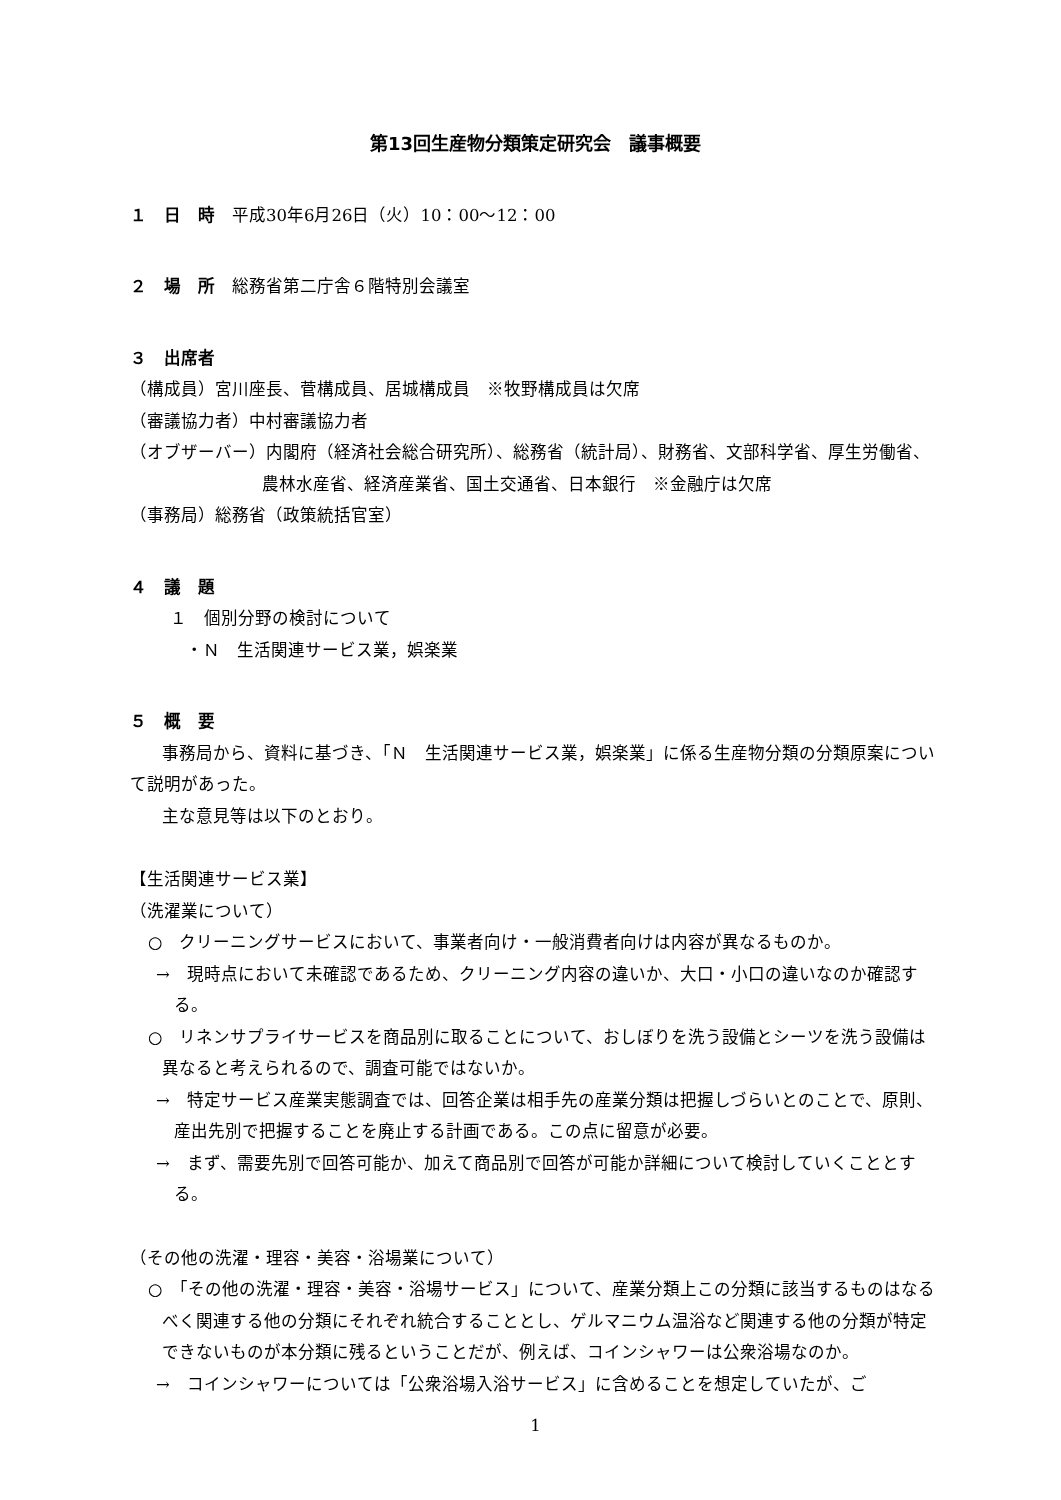第13回生産物分類策定研究会　議事概要
１　日　時　平成30年6月26日（火）10：00～12：00
２　場　所　総務省第二庁舎６階特別会議室
３　出席者
（構成員）宮川座長、菅構成員、居城構成員　※牧野構成員は欠席
（審議協力者）中村審議協力者
（オブザーバー）内閣府（経済社会総合研究所）、総務省（統計局）、財務省、文部科学省、厚生労働省、農林水産省、経済産業省、国土交通省、日本銀行　※金融庁は欠席
（事務局）総務省（政策統括官室）
４　議　題
１　個別分野の検討について
・Ｎ　生活関連サービス業，娯楽業
５　概　要
事務局から、資料に基づき、「Ｎ　生活関連サービス業，娯楽業」に係る生産物分類の分類原案について説明があった。
主な意見等は以下のとおり。
【生活関連サービス業】
（洗濯業について）
○　クリーニングサービスにおいて、事業者向け・一般消費者向けは内容が異なるものか。
→　現時点において未確認であるため、クリーニング内容の違いか、大口・小口の違いなのか確認する。
○　リネンサプライサービスを商品別に取ることについて、おしぼりを洗う設備とシーツを洗う設備は異なると考えられるので、調査可能ではないか。
→　特定サービス産業実態調査では、回答企業は相手先の産業分類は把握しづらいとのことで、原則、産出先別で把握することを廃止する計画である。この点に留意が必要。
→　まず、需要先別で回答可能か、加えて商品別で回答が可能か詳細について検討していくこととする。
（その他の洗濯・理容・美容・浴場業について）
○　「その他の洗濯・理容・美容・浴場サービス」について、産業分類上この分類に該当するものはなるべく関連する他の分類にそれぞれ統合することとし、ゲルマニウム温浴など関連する他の分類が特定できないものが本分類に残るということだが、例えば、コインシャワーは公衆浴場なのか。
→　コインシャワーについては「公衆浴場入浴サービス」に含めることを想定していたが、ご
1